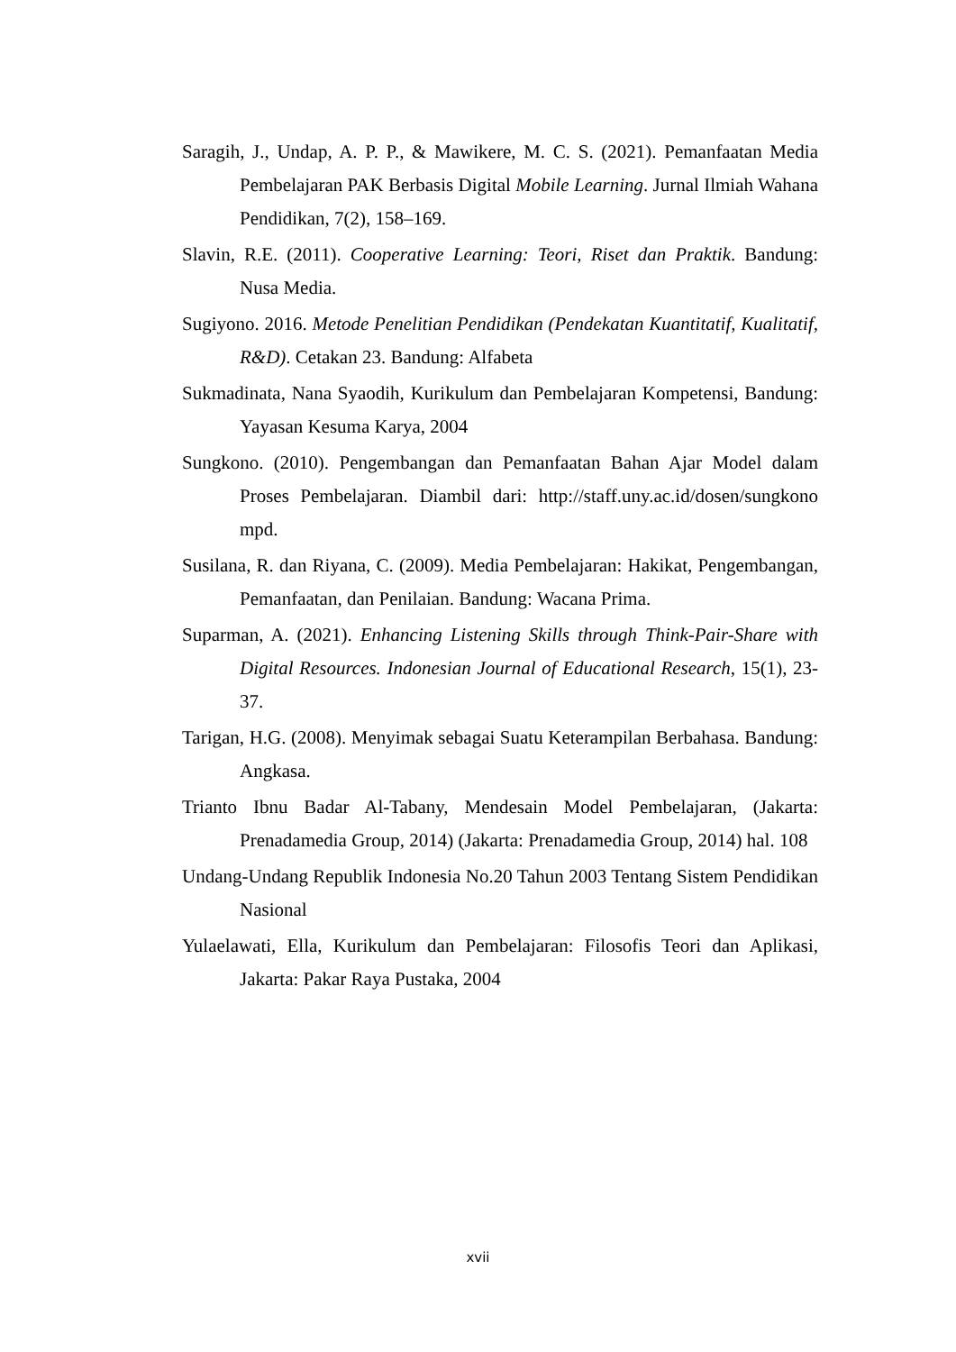Saragih, J., Undap, A. P. P., & Mawikere, M. C. S. (2021). Pemanfaatan Media Pembelajaran PAK Berbasis Digital Mobile Learning. Jurnal Ilmiah Wahana Pendidikan, 7(2), 158–169.
Slavin, R.E. (2011). Cooperative Learning: Teori, Riset dan Praktik. Bandung: Nusa Media.
Sugiyono. 2016. Metode Penelitian Pendidikan (Pendekatan Kuantitatif, Kualitatif, R&D). Cetakan 23. Bandung: Alfabeta
Sukmadinata, Nana Syaodih, Kurikulum dan Pembelajaran Kompetensi, Bandung: Yayasan Kesuma Karya, 2004
Sungkono. (2010). Pengembangan dan Pemanfaatan Bahan Ajar Model dalam Proses Pembelajaran. Diambil dari: http://staff.uny.ac.id/dosen/sungkono mpd.
Susilana, R. dan Riyana, C. (2009). Media Pembelajaran: Hakikat, Pengembangan, Pemanfaatan, dan Penilaian. Bandung: Wacana Prima.
Suparman, A. (2021). Enhancing Listening Skills through Think-Pair-Share with Digital Resources. Indonesian Journal of Educational Research, 15(1), 23-37.
Tarigan, H.G. (2008). Menyimak sebagai Suatu Keterampilan Berbahasa. Bandung: Angkasa.
Trianto Ibnu Badar Al-Tabany, Mendesain Model Pembelajaran, (Jakarta: Prenadamedia Group, 2014) (Jakarta: Prenadamedia Group, 2014) hal. 108
Undang-Undang Republik Indonesia No.20 Tahun 2003 Tentang Sistem Pendidikan Nasional
Yulaelawati, Ella, Kurikulum dan Pembelajaran: Filosofis Teori dan Aplikasi, Jakarta: Pakar Raya Pustaka, 2004
xvii